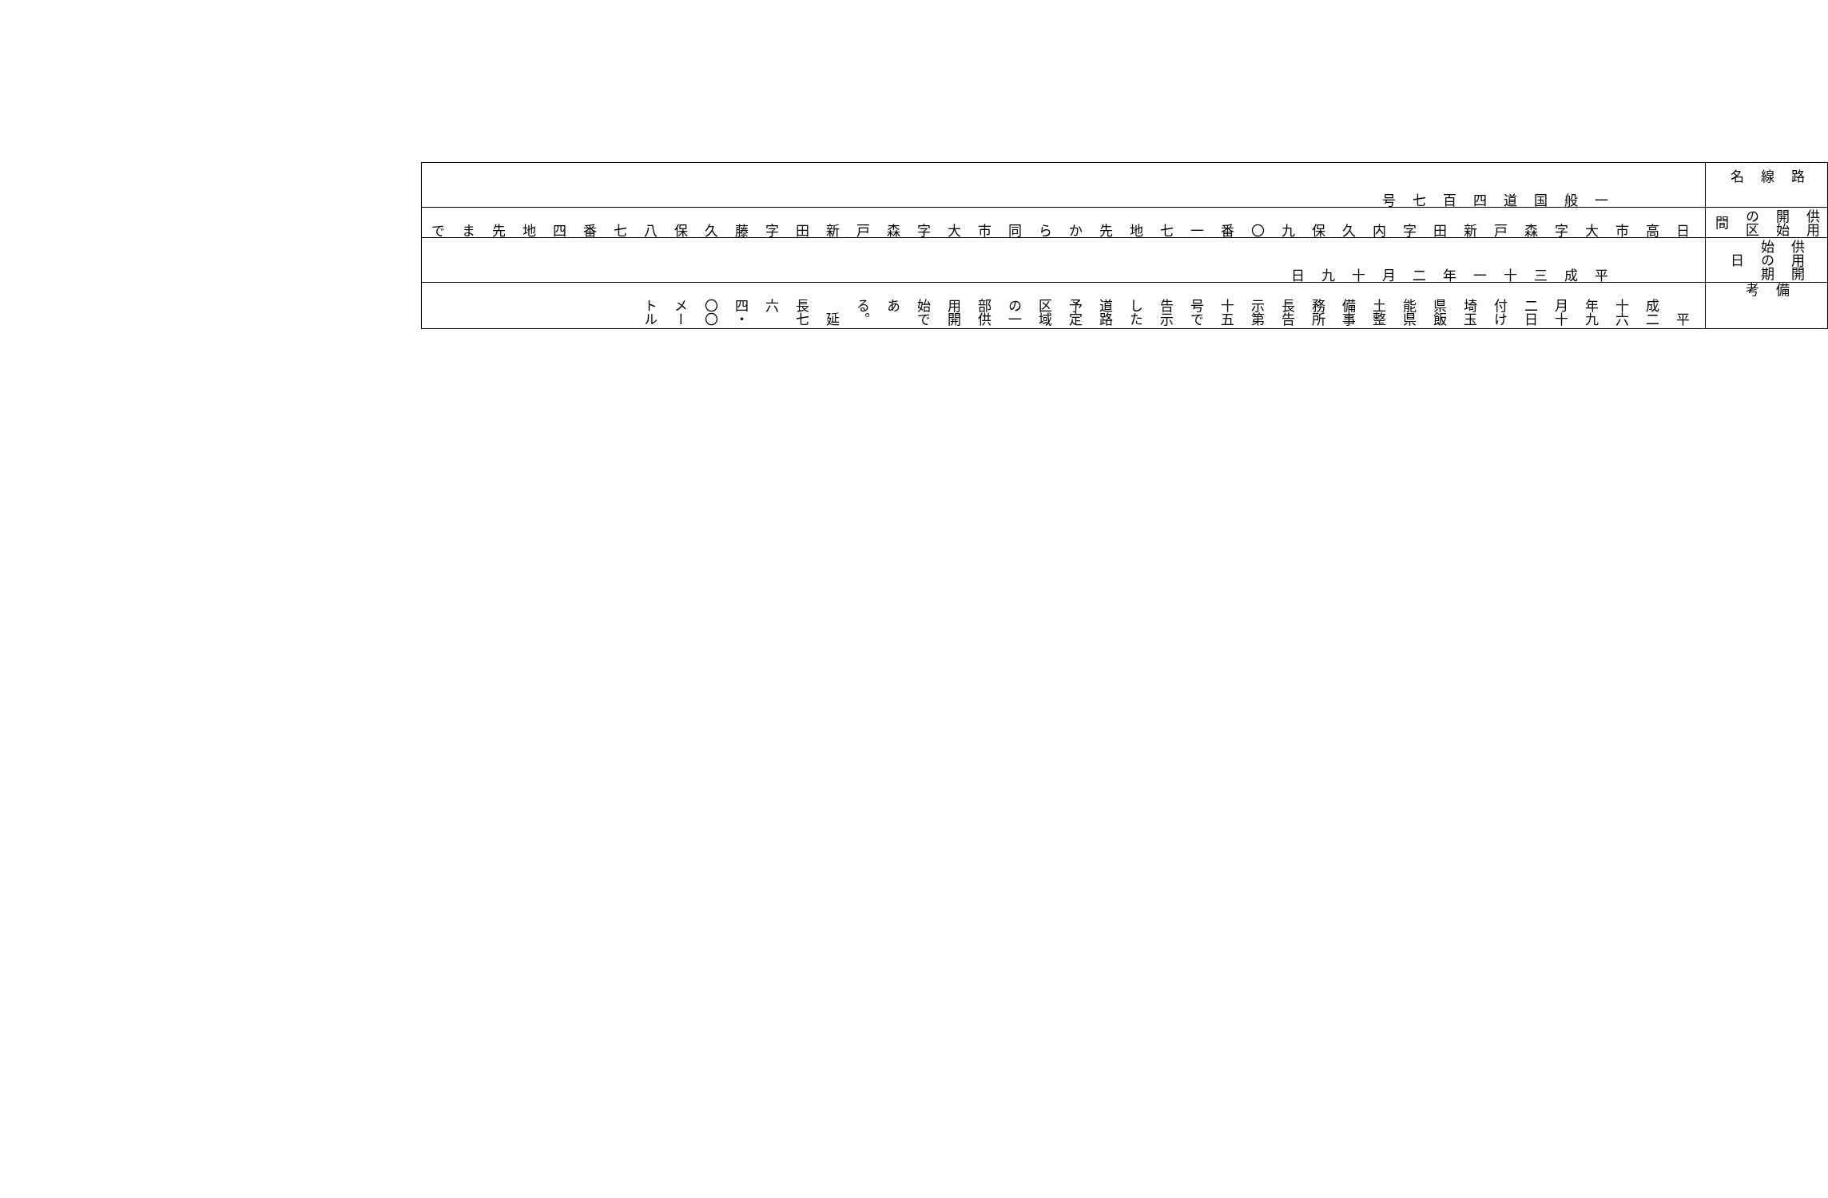| 路線名 | 供用開始の区間 | 供用開始の期日 | 備考 |
| 一般国道四百七号 | 日高市大字森戸新田字内久保九〇番一七地先から同市大字森戸新田字藤久保八七番四地先まで | 平成三十一年二月十九日 | 平成二十六年九月十二日付け埼玉県飯能県土整備事務所長告示第十五号で告示した道路予定区域の一部供用開始である。 延長七六四・〇〇メートル |